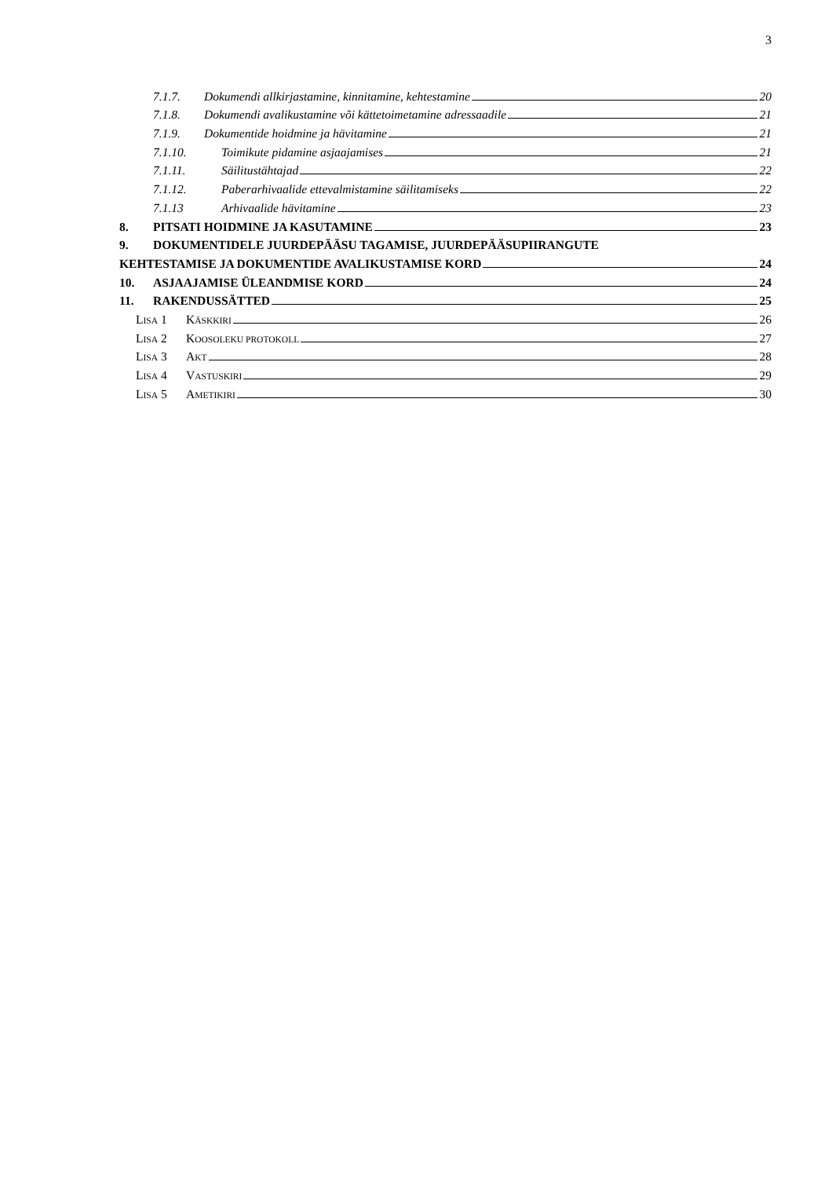3
7.1.7. Dokumendi allkirjastamine, kinnitamine, kehtestamine 20
7.1.8. Dokumendi avalikustamine või kättetoimetamine adressaadile 21
7.1.9. Dokumentide hoidmine ja hävitamine 21
7.1.10. Toimikute pidamine asjaajamises 21
7.1.11. Säilitustähtajad 22
7.1.12. Paberarhivaalide ettevalmistamine säilitamiseks 22
7.1.13 Arhivaalide hävitamine 23
8. PITSATI HOIDMINE JA KASUTAMINE 23
9. DOKUMENTIDELE JUURDEPÄÄSU TAGAMISE, JUURDEPÄÄSUPIIRANGUTE
KEHTESTAMISE JA DOKUMENTIDE AVALIKUSTAMISE KORD 24
10. ASJAAJAMISE ÜLEANDMISE KORD 24
11. RAKENDUSSÄTTED 25
LISA 1 KÄSKKIRI 26
LISA 2 KOOSOLEKU PROTOKOLL 27
LISA 3 AKT 28
LISA 4 VASTUSKIRI 29
LISA 5 AMETIKIRI 30